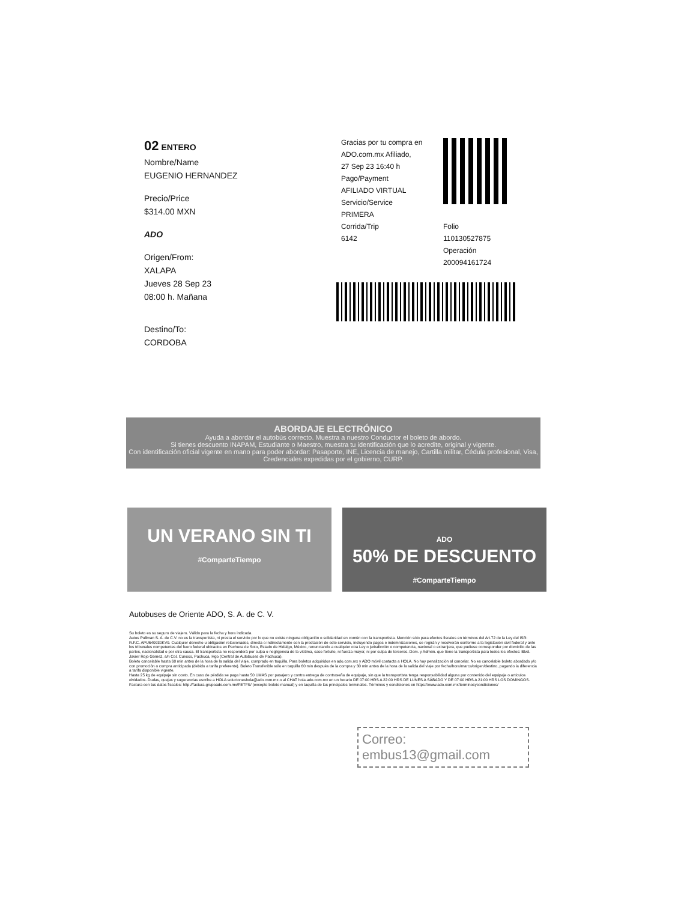02 ENTERO
Nombre/Name
EUGENIO HERNANDEZ
Precio/Price
$314.00 MXN
ADO
Origen/From:
XALAPA
Jueves 28 Sep 23
08:00 h. Mañana
Destino/To:
CORDOBA
Gracias por tu compra en
ADO.com.mx Afiliado,
27 Sep 23 16:40 h
Pago/Payment
AFILIADO VIRTUAL
Servicio/Service
PRIMERA
Corrida/Trip
6142
Folio
110130527875
Operación
200094161724
ABORDAJE ELECTRÓNICO
Ayuda a abordar el autobús correcto. Muestra a nuestro Conductor el boleto de abordo.
Si tienes descuento INAPAM, Estudiante o Maestro, muestra tu identificación que lo acredite, original y vigente.
Con identificación oficial vigente en mano para poder abordar: Pasaporte, INE, Licencia de manejo, Cartilla militar, Cédula profesional, Visa, Credenciales expedidas por el gobierno, CURP.
UN VERANO SIN TI
#ComparteTiempo
ADO
50% DE DESCUENTO
#ComparteTiempo
Autobuses de Oriente ADO, S. A. de C. V.
Su boleto es su seguro de viajero. Válido para la fecha y hora indicada.
Autos Pullman S. A. de C.V. no es la transportista, ni presta el servicio por lo que no existe ninguna obligación o solidaridad en común con la transportista. Mención sólo para efectos fiscales en términos del Art.72 de la Ley del ISR: R.F.C. APU640930KV9. Cualquier derecho u obligación relacionados, directa o indirectamente con la prestación de este servicio, incluyendo pagos e indemnizaciones, se regirán y resolverán conforme a la legislación civil federal y ante los tribunales competentes del fuero federal ubicados en Pachuca de Soto, Estado de Hidalgo, México, renunciando a cualquier otra Ley o jurisdicción o competencia, nacional o extranjera, que pudiese corresponder por domicilio de las partes, nacionalidad o por otra causa. El transportista no responderá por culpa o negligencia de la víctima, caso fortuito, ni fuerza mayor, ni por culpa de terceros. Dom. y Admón. que tiene la transportista para todos los efectos: Blvd. Javier Rojo Gómez, s/n Col. Cuesco, Pachuca, Hgo (Central de Autobuses de Pachuca).
Boleto cancelable hasta 60 min antes de la hora de la salida del viaje, comprado en taquilla. Para boletos adquiridos en ado.com.mx y ADO móvil contacta a HOLA. No hay penalización al cancelar. No es cancelable boleto abordado y/o con promoción o compra anticipada (debido a tarifa preferente). Boleto Transferible sólo en taquilla 60 min después de la compra y 30 min antes de la hora de la salida del viaje por fecha/hora/marca/origen/destino, pagando la diferencia a tarifa disponible vigente.
Hasta 25 kg de equipaje sin costo. En caso de pérdida se paga hasta 50 UMAS por pasajero y contra entrega de contraseña de equipaje, sin que la transportista tenga responsabilidad alguna por contenido del equipaje o artículos olvidados. Dudas, quejas y sugerencias escribe a HOLA solucioneshola@ado.com.mx o al CHAT hola.ado.com.mx en un horario DE 07:00 HRS A 22:00 HRS DE LUNES A SÁBADO Y DE 07:00 HRS A 21:00 HRS LOS DOMINGOS. Factura con tus datos fiscales: http://factura.grupoado.com.mx/FETFS/ (excepto boleto manual) y en taquilla de las principales terminales. Términos y condiciones en https://www.ado.com.mx/terminosycondiciones/
Correo:
embus13@gmail.com